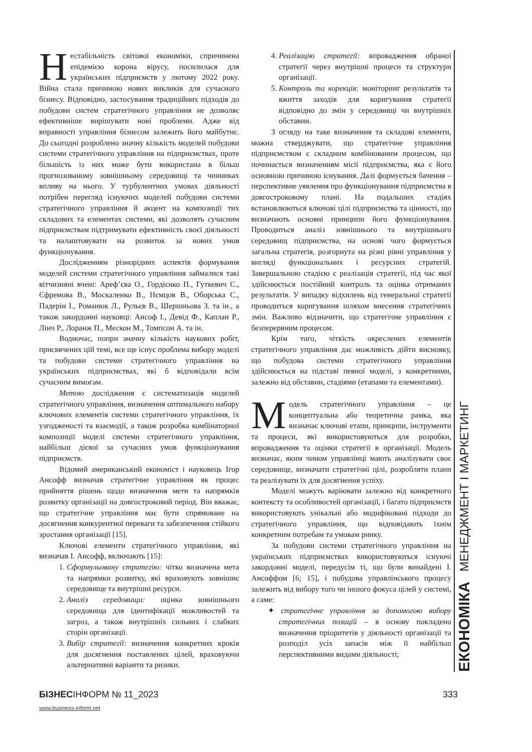Нестабільність світової економіки, спричинена епідемією корона вірусу, посилилася для українських підприємств у лютому 2022 року. Війна стала причиною нових викликів для сучасного бізнесу. Відповідно, застосування традиційних підходів до побудови систем стратегічного управління не дозволяє ефективніше вирішувати нові проблеми. Адже від вправності управління бізнесом залежить його майбутнє. До сьогодні розроблено значну кількість моделей побудови системи стратегічного управління на підприємствах, проте більшість із них може бути використана в більш прогнозованому зовнішньому середовищі та чинниках впливу на нього. У турбулентних умовах діяльності потрібен перегляд існуючих моделей побудови системи стратегічного управління й акцент на композиції тих складових та елементах системи, які дозволять сучасним підприємствам підтримувати ефективність своєї діяльності та налаштовувати на розвиток за нових умов функціонування.
Дослідженням різнорідних аспектів формування моделей системи стратегічного управління займалися такі вітчизняні вчені: Ареф’єва О., Гордієнко П., Гуткевич С., Єфремова В., Москаленко В., Нємцов В., Оборська С., Падерін І., Романюк Л., Рульєв В., Шершньова З. та ін., а також закордонні науковці: Ансоф І., Девід Ф., Каплан Р., Лінч Р., Лоранж П., Мескон М., Томпсон А. та ін.
Водночас, попри значну кількість наукових робіт, присвячених цій темі, все ще існує проблема вибору моделі та побудови системи стратегічного управління на українських підприємствах, які б відповідали всім сучасним вимогам.
Метою дослідження є систематизація моделей стратегічного управління, визначення оптимального набору ключових елементів системи стратегічного управління, їх узгодженості та взаємодії, а також розробка комбінаторної композиції моделі системи стратегічного управління, найбільш дієвої за сучасних умов функціонування підприємств.
Відомий американський економіст і науковець Ігор Ансофф визначав стратегічне управління як процес прийняття рішень щодо визначення мети та напрямків розвитку організації на довгостроковий період. Він вважає, що стратегічне управління має бути спрямоване на досягнення конкурентної переваги та забезпечення стійкого зростання організації [15].
Ключові елементи стратегічного управління, які визначав І. Ансофф, включають [15]:
1. Сформульовану стратегію: чітко визначена мета та напрямки розвитку, які враховують зовнішнє середовище та внутрішні ресурси.
2. Аналіз середовища: оцінка зовнішнього середовища для ідентифікації можливостей та загроз, а також внутрішніх сильних і слабких сторін організації.
3. Вибір стратегії: визначення конкретних кроків для досягнення поставлених цілей, враховуючи альтернативні варіанти та ризики.
4. Реалізацію стратегії: впровадження обраної стратегії через внутрішні процеси та структури організації.
5. Контроль та корекція: моніторинг результатів та вжиття заходів для коригування стратегії відповідно до змін у середовищі чи внутрішніх обставин.
З огляду на таке визначення та складові елементи, можна стверджувати, що стратегічне управління підприємством є складним комбінованим процесом, що починається визначенням місії підприємства, яка є його основною причиною існування. Далі формується бачення – перспективне уявлення про функціонування підприємства в довгостроковому плані. На подальших стадіях встановлюються ключові цілі підприємства та цінності, що визначають основні принципи його функціонування. Проводиться аналіз зовнішнього та внутрішнього середовищ підприємства, на основі чого формується загальна стратегія, розгорнута на різні рівні управління у вигляді функціональних і ресурсних стратегій. Завершальною стадією є реалізація стратегії, під час якої здійснюється постійний контроль та оцінка отриманих результатів. У випадку відхилень від генеральної стратегії проводиться коригування шляхом внесення стратегічних змін. Важливо відзначити, що стратегічне управління є безперервним процесом.
Крім того, чіткість окреслених елементів стратегічного управління дає можливість дійти висновку, що побудова системи стратегічного управління здійснюється на підставі певної моделі, з конкретними, залежно від обставин, стадіями (етапами та елементами).
Модель стратегічного управління – це концептуальна або теоретична рамка, яка визначає ключові етапи, принципи, інструменти та процеси, які використовуються для розробки, впровадження та оцінки стратегії в організації. Модель визначає, яким чином управлінці мають аналізувати своє середовище, визначати стратегічні цілі, розробляти плани та реалізувати їх для досягнення успіху.
Моделі можуть варіювати залежно від конкретного контексту та особливостей організації, і багато підприємств використовують унікальні або модифіковані підходи до стратегічного управління, що відповідають їхнім конкретним потребам та умовам ринку.
За побудови системи стратегічного управління на українських підприємствах використовуються існуючі закордонні моделі, передусім ті, що були винайдені І. Ансоффом [6; 15], і побудова управлінського процесу залежить від вибору того чи іншого фокуса цілей у системі, а саме:
✦ стратегічне управління за допомогою вибору стратегічних позицій – в основу покладено визначення пріоритетів у діяльності організації та розподіл усіх запасів між її найбільш перспективними видами діяльності;
ЕКОНОМІКА МЕНЕДЖМЕНТ І МАРКЕТИНГ
БІЗНЕСІНФОРМ № 11_2023 333
www.business-inform.net